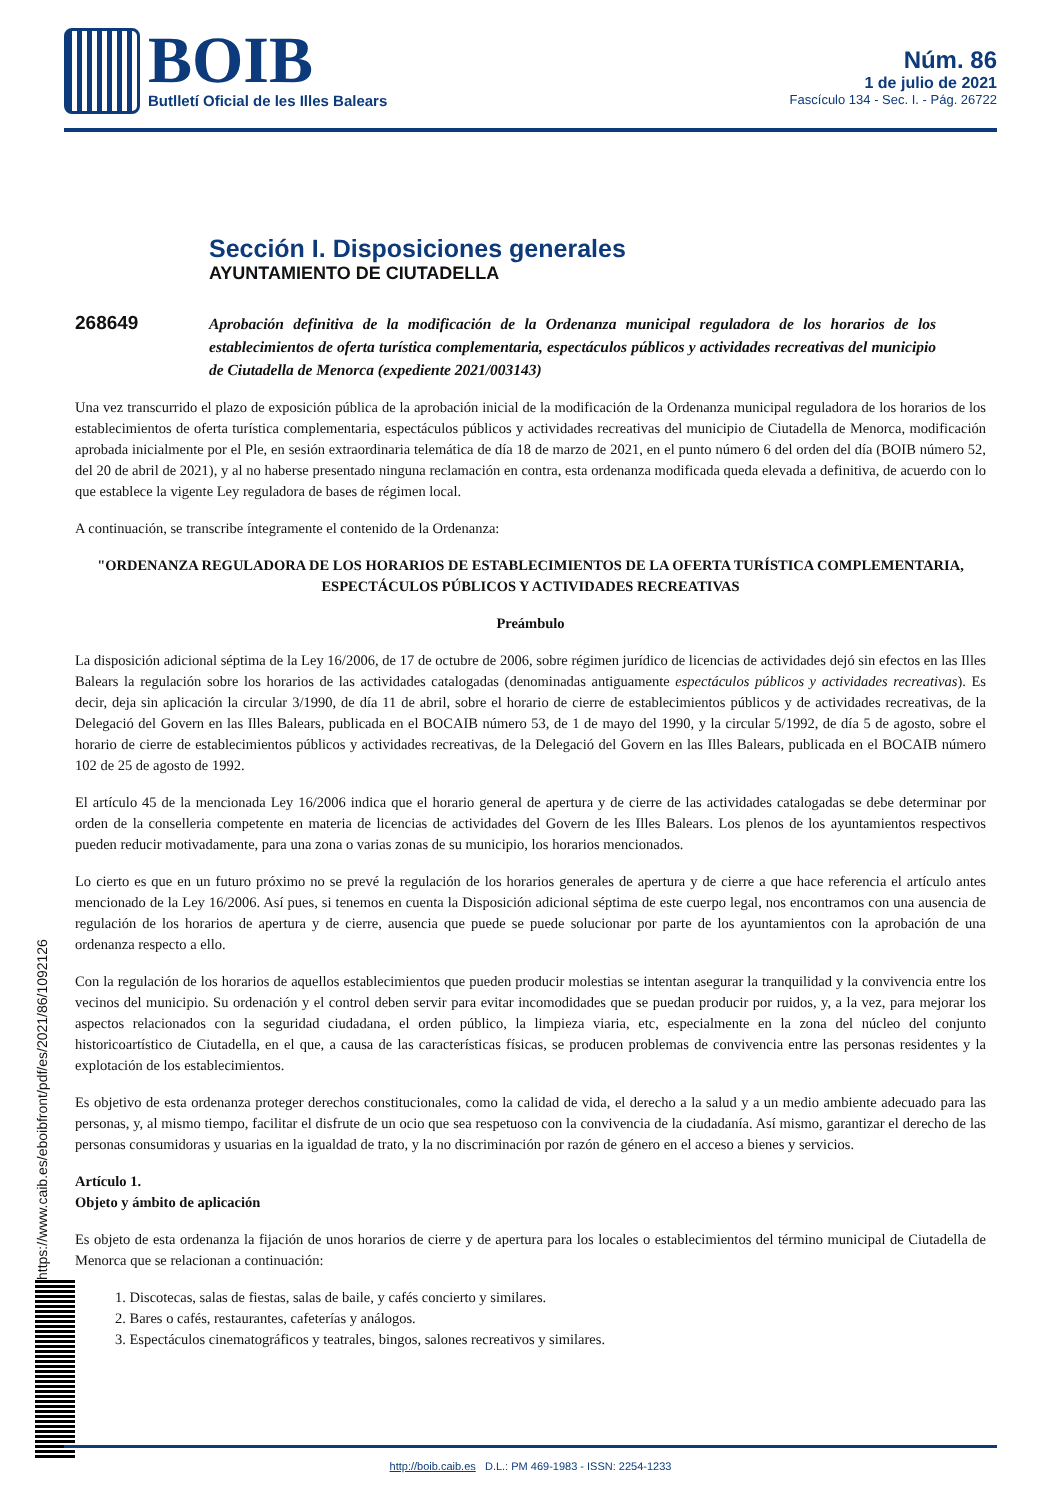BOIB
Butlletí Oficial de les Illes Balears
Núm. 86
1 de julio de 2021
Fascículo 134 - Sec. I. - Pág. 26722
https://www.caib.es/eboibfront/pdf/es/2021/86/1092126
Sección I. Disposiciones generales
AYUNTAMIENTO DE CIUTADELLA
268649
Aprobación definitiva de la modificación de la Ordenanza municipal reguladora de los horarios de los establecimientos de oferta turística complementaria, espectáculos públicos y actividades recreativas del municipio de Ciutadella de Menorca (expediente 2021/003143)
Una vez transcurrido el plazo de exposición pública de la aprobación inicial de la modificación de la Ordenanza municipal reguladora de los horarios de los establecimientos de oferta turística complementaria, espectáculos públicos y actividades recreativas del municipio de Ciutadella de Menorca, modificación aprobada inicialmente por el Ple, en sesión extraordinaria telemática de día 18 de marzo de 2021, en el punto número 6 del orden del día (BOIB número 52, del 20 de abril de 2021), y al no haberse presentado ninguna reclamación en contra, esta ordenanza modificada queda elevada a definitiva, de acuerdo con lo que establece la vigente Ley reguladora de bases de régimen local.
A continuación, se transcribe íntegramente el contenido de la Ordenanza:
"ORDENANZA REGULADORA DE LOS HORARIOS DE ESTABLECIMIENTOS DE LA OFERTA TURÍSTICA COMPLEMENTARIA, ESPECTÁCULOS PÚBLICOS Y ACTIVIDADES RECREATIVAS
Preámbulo
La disposición adicional séptima de la Ley 16/2006, de 17 de octubre de 2006, sobre régimen jurídico de licencias de actividades dejó sin efectos en las Illes Balears la regulación sobre los horarios de las actividades catalogadas (denominadas antiguamente espectáculos públicos y actividades recreativas). Es decir, deja sin aplicación la circular 3/1990, de día 11 de abril, sobre el horario de cierre de establecimientos públicos y de actividades recreativas, de la Delegació del Govern en las Illes Balears, publicada en el BOCAIB número 53, de 1 de mayo del 1990, y la circular 5/1992, de día 5 de agosto, sobre el horario de cierre de establecimientos públicos y actividades recreativas, de la Delegació del Govern en las Illes Balears, publicada en el BOCAIB número 102 de 25 de agosto de 1992.
El artículo 45 de la mencionada Ley 16/2006 indica que el horario general de apertura y de cierre de las actividades catalogadas se debe determinar por orden de la conselleria competente en materia de licencias de actividades del Govern de les Illes Balears. Los plenos de los ayuntamientos respectivos pueden reducir motivadamente, para una zona o varias zonas de su municipio, los horarios mencionados.
Lo cierto es que en un futuro próximo no se prevé la regulación de los horarios generales de apertura y de cierre a que hace referencia el artículo antes mencionado de la Ley 16/2006. Así pues, si tenemos en cuenta la Disposición adicional séptima de este cuerpo legal, nos encontramos con una ausencia de regulación de los horarios de apertura y de cierre, ausencia que puede se puede solucionar por parte de los ayuntamientos con la aprobación de una ordenanza respecto a ello.
Con la regulación de los horarios de aquellos establecimientos que pueden producir molestias se intentan asegurar la tranquilidad y la convivencia entre los vecinos del municipio. Su ordenación y el control deben servir para evitar incomodidades que se puedan producir por ruidos, y, a la vez, para mejorar los aspectos relacionados con la seguridad ciudadana, el orden público, la limpieza viaria, etc, especialmente en la zona del núcleo del conjunto historicoartístico de Ciutadella, en el que, a causa de las características físicas, se producen problemas de convivencia entre las personas residentes y la explotación de los establecimientos.
Es objetivo de esta ordenanza proteger derechos constitucionales, como la calidad de vida, el derecho a la salud y a un medio ambiente adecuado para las personas, y, al mismo tiempo, facilitar el disfrute de un ocio que sea respetuoso con la convivencia de la ciudadanía. Así mismo, garantizar el derecho de las personas consumidoras y usuarias en la igualdad de trato, y la no discriminación por razón de género en el acceso a bienes y servicios.
Artículo 1.
Objeto y ámbito de aplicación
Es objeto de esta ordenanza la fijación de unos horarios de cierre y de apertura para los locales o establecimientos del término municipal de Ciutadella de Menorca que se relacionan a continuación:
1. Discotecas, salas de fiestas, salas de baile, y cafés concierto y similares.
2. Bares o cafés, restaurantes, cafeterías y análogos.
3. Espectáculos cinematográficos y teatrales, bingos, salones recreativos y similares.
http://boib.caib.es D.L.: PM 469-1983 - ISSN: 2254-1233